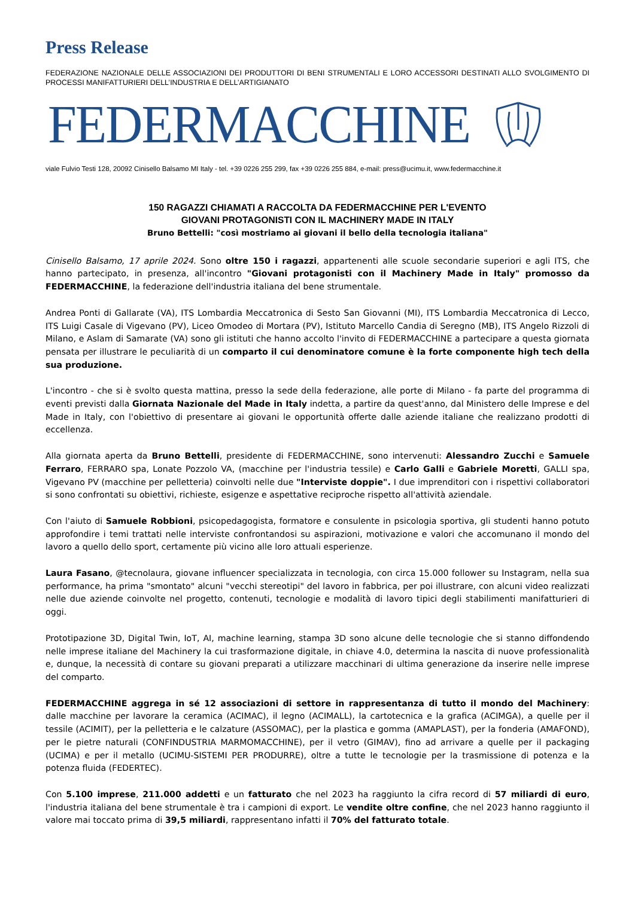Press Release
FEDERAZIONE NAZIONALE DELLE ASSOCIAZIONI DEI PRODUTTORI DI BENI STRUMENTALI E LORO ACCESSORI DESTINATI ALLO SVOLGIMENTO DI PROCESSI MANIFATTURIERI DELL’INDUSTRIA E DELL’ARTIGIANATO
FEDERMACCHINE
viale Fulvio Testi 128, 20092 Cinisello Balsamo MI Italy - tel. +39 0226 255 299, fax +39 0226 255 884, e-mail: press@ucimu.it, www.federmacchine.it
150 RAGAZZI CHIAMATI A RACCOLTA DA FEDERMACCHINE PER L'EVENTO
GIOVANI PROTAGONISTI CON IL MACHINERY MADE IN ITALY
Bruno Bettelli: "così mostriamo ai giovani il bello della tecnologia italiana"
Cinisello Balsamo, 17 aprile 2024. Sono oltre 150 i ragazzi, appartenenti alle scuole secondarie superiori e agli ITS, che hanno partecipato, in presenza, all'incontro "Giovani protagonisti con il Machinery Made in Italy" promosso da FEDERMACCHINE, la federazione dell'industria italiana del bene strumentale.
Andrea Ponti di Gallarate (VA), ITS Lombardia Meccatronica di Sesto San Giovanni (MI), ITS Lombardia Meccatronica di Lecco, ITS Luigi Casale di Vigevano (PV), Liceo Omodeo di Mortara (PV), Istituto Marcello Candia di Seregno (MB), ITS Angelo Rizzoli di Milano, e Aslam di Samarate (VA) sono gli istituti che hanno accolto l'invito di FEDERMACCHINE a partecipare a questa giornata pensata per illustrare le peculiarità di un comparto il cui denominatore comune è la forte componente high tech della sua produzione.
L'incontro - che si è svolto questa mattina, presso la sede della federazione, alle porte di Milano - fa parte del programma di eventi previsti dalla Giornata Nazionale del Made in Italy indetta, a partire da quest'anno, dal Ministero delle Imprese e del Made in Italy, con l'obiettivo di presentare ai giovani le opportunità offerte dalle aziende italiane che realizzano prodotti di eccellenza.
Alla giornata aperta da Bruno Bettelli, presidente di FEDERMACCHINE, sono intervenuti: Alessandro Zucchi e Samuele Ferraro, FERRARO spa, Lonate Pozzolo VA, (macchine per l'industria tessile) e Carlo Galli e Gabriele Moretti, GALLI spa, Vigevano PV (macchine per pelletteria) coinvolti nelle due "Interviste doppie". I due imprenditori con i rispettivi collaboratori si sono confrontati su obiettivi, richieste, esigenze e aspettative reciproche rispetto all'attività aziendale.
Con l'aiuto di Samuele Robbioni, psicopedagogista, formatore e consulente in psicologia sportiva, gli studenti hanno potuto approfondire i temi trattati nelle interviste confrontandosi su aspirazioni, motivazione e valori che accomunano il mondo del lavoro a quello dello sport, certamente più vicino alle loro attuali esperienze.
Laura Fasano, @tecnolaura, giovane influencer specializzata in tecnologia, con circa 15.000 follower su Instagram, nella sua performance, ha prima "smontato" alcuni "vecchi stereotipi" del lavoro in fabbrica, per poi illustrare, con alcuni video realizzati nelle due aziende coinvolte nel progetto, contenuti, tecnologie e modalità di lavoro tipici degli stabilimenti manifatturieri di oggi.
Prototipazione 3D, Digital Twin, IoT, AI, machine learning, stampa 3D sono alcune delle tecnologie che si stanno diffondendo nelle imprese italiane del Machinery la cui trasformazione digitale, in chiave 4.0, determina la nascita di nuove professionalità e, dunque, la necessità di contare su giovani preparati a utilizzare macchinari di ultima generazione da inserire nelle imprese del comparto.
FEDERMACCHINE aggrega in sé 12 associazioni di settore in rappresentanza di tutto il mondo del Machinery: dalle macchine per lavorare la ceramica (ACIMAC), il legno (ACIMALL), la cartotecnica e la grafica (ACIMGA), a quelle per il tessile (ACIMIT), per la pelletteria e le calzature (ASSOMAC), per la plastica e gomma (AMAPLAST), per la fonderia (AMAFOND), per le pietre naturali (CONFINDUSTRIA MARMOMACCHINE), per il vetro (GIMAV), fino ad arrivare a quelle per il packaging (UCIMA) e per il metallo (UCIMU-SISTEMI PER PRODURRE), oltre a tutte le tecnologie per la trasmissione di potenza e la potenza fluida (FEDERTEC).
Con 5.100 imprese, 211.000 addetti e un fatturato che nel 2023 ha raggiunto la cifra record di 57 miliardi di euro, l'industria italiana del bene strumentale è tra i campioni di export. Le vendite oltre confine, che nel 2023 hanno raggiunto il valore mai toccato prima di 39,5 miliardi, rappresentano infatti il 70% del fatturato totale.